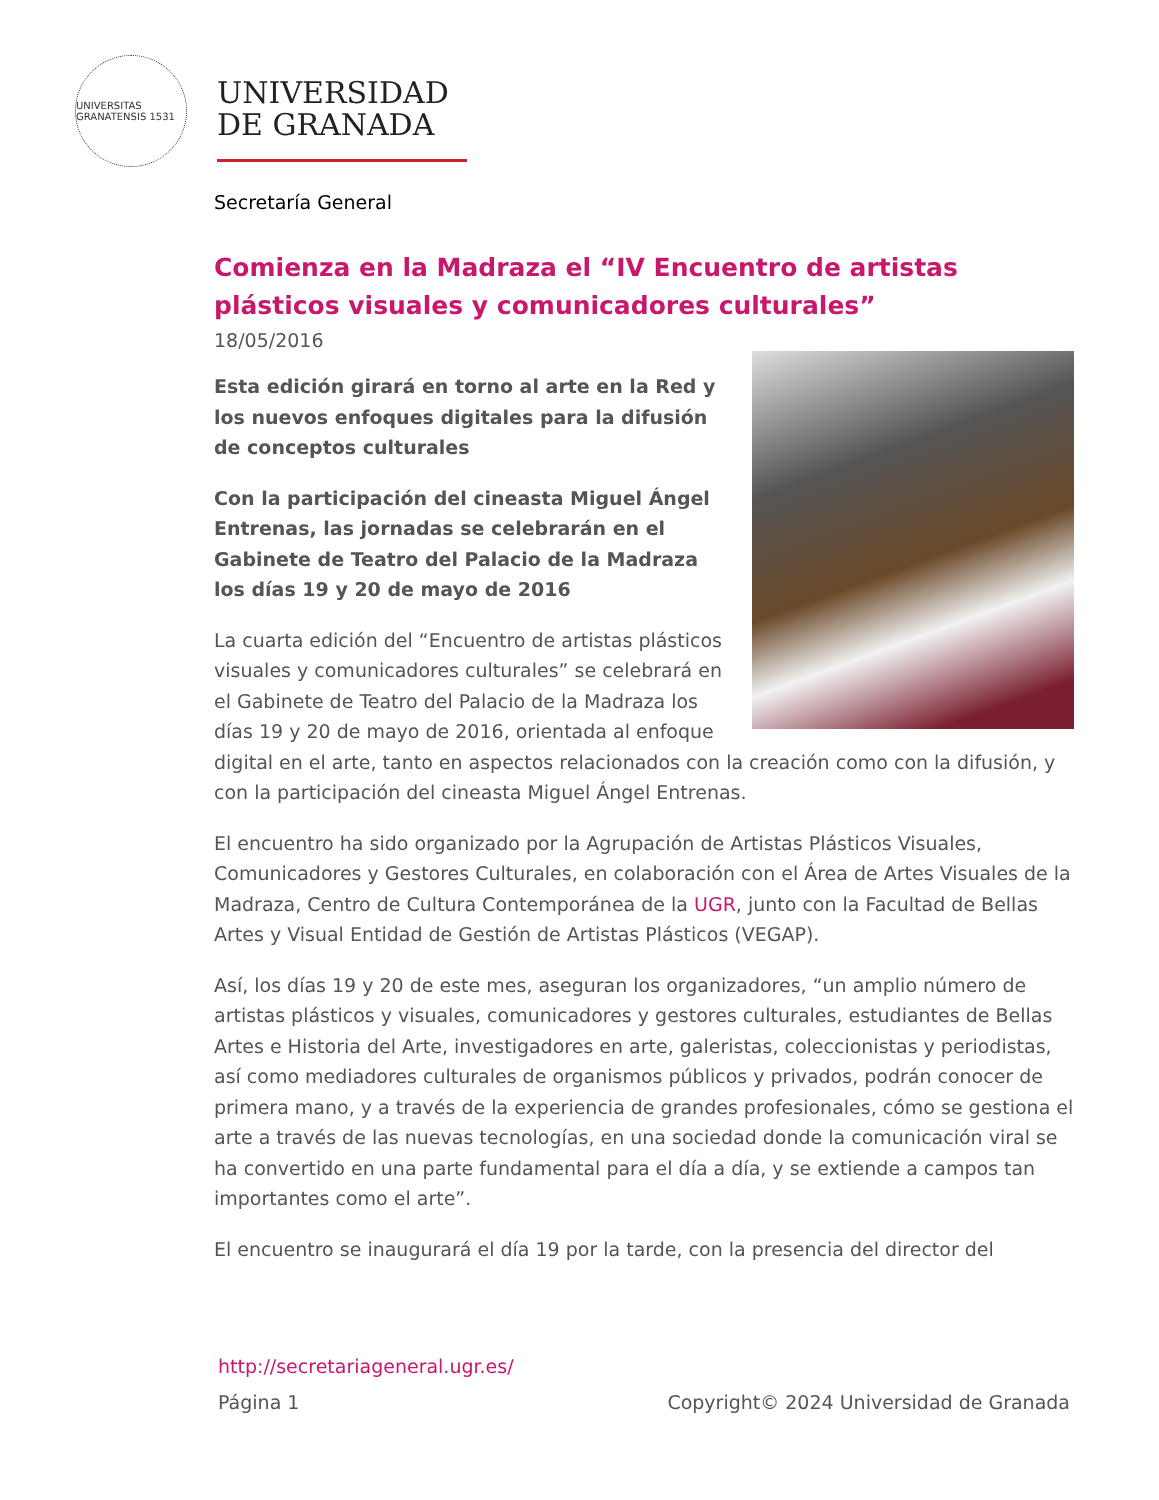UNIVERSITAS GRANATENSIS 1531
UNIVERSIDAD
DE GRANADA
Secretaría General
Comienza en la Madraza el “IV Encuentro de artistas plásticos visuales y comunicadores culturales”
18/05/2016
Esta edición girará en torno al arte en la Red y los nuevos enfoques digitales para la difusión de conceptos culturales
Con la participación del cineasta Miguel Ángel Entrenas, las jornadas se celebrarán en el Gabinete de Teatro del Palacio de la Madraza los días 19 y 20 de mayo de 2016
La cuarta edición del “Encuentro de artistas plásticos visuales y comunicadores culturales” se celebrará en el Gabinete de Teatro del Palacio de la Madraza los días 19 y 20 de mayo de 2016, orientada al enfoque digital en el arte, tanto en aspectos relacionados con la creación como con la difusión, y con la participación del cineasta Miguel Ángel Entrenas.
El encuentro ha sido organizado por la Agrupación de Artistas Plásticos Visuales, Comunicadores y Gestores Culturales, en colaboración con el Área de Artes Visuales de la Madraza, Centro de Cultura Contemporánea de la UGR, junto con la Facultad de Bellas Artes y Visual Entidad de Gestión de Artistas Plásticos (VEGAP).
Así, los días 19 y 20 de este mes, aseguran los organizadores, “un amplio número de artistas plásticos y visuales, comunicadores y gestores culturales, estudiantes de Bellas Artes e Historia del Arte, investigadores en arte, galeristas, coleccionistas y periodistas, así como mediadores culturales de organismos públicos y privados, podrán conocer de primera mano, y a través de la experiencia de grandes profesionales, cómo se gestiona el arte a través de las nuevas tecnologías, en una sociedad donde la comunicación viral se ha convertido en una parte fundamental para el día a día, y se extiende a campos tan importantes como el arte”.
El encuentro se inaugurará el día 19 por la tarde, con la presencia del director del
http://secretariageneral.ugr.es/
Página 1 Copyright© 2024 Universidad de Granada